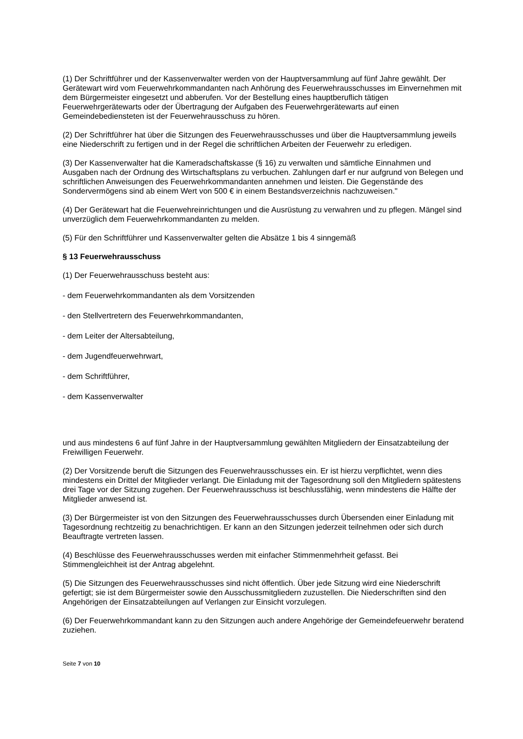(1) Der Schriftführer und der Kassenverwalter werden von der Hauptversammlung auf fünf Jahre gewählt. Der Gerätewart wird vom Feuerwehrkommandanten nach Anhörung des Feuerwehrausschusses im Einvernehmen mit dem Bürgermeister eingesetzt und abberufen. Vor der Bestellung eines hauptberuflich tätigen Feuerwehrgerätewarts oder der Übertragung der Aufgaben des Feuerwehrgerätewarts auf einen Gemeindebediensteten ist der Feuerwehrausschuss zu hören.
(2) Der Schriftführer hat über die Sitzungen des Feuerwehrausschusses und über die Hauptversammlung jeweils eine Niederschrift zu fertigen und in der Regel die schriftlichen Arbeiten der Feuerwehr zu erledigen.
(3) Der Kassenverwalter hat die Kameradschaftskasse (§ 16) zu verwalten und sämtliche Einnahmen und Ausgaben nach der Ordnung des Wirtschaftsplans zu verbuchen. Zahlungen darf er nur aufgrund von Belegen und schriftlichen Anweisungen des Feuerwehrkommandanten annehmen und leisten. Die Gegenstände des Sondervermögens sind ab einem Wert von 500 € in einem Bestandsverzeichnis nachzuweisen."
(4) Der Gerätewart hat die Feuerwehreinrichtungen und die Ausrüstung zu verwahren und zu pflegen. Mängel sind unverzüglich dem Feuerwehrkommandanten zu melden.
(5) Für den Schriftführer und Kassenverwalter gelten die Absätze 1 bis 4 sinngemäß
§ 13 Feuerwehrausschuss
(1) Der Feuerwehrausschuss besteht aus:
- dem Feuerwehrkommandanten als dem Vorsitzenden
- den Stellvertretern des Feuerwehrkommandanten,
- dem Leiter der Altersabteilung,
- dem Jugendfeuerwehrwart,
- dem Schriftführer,
- dem Kassenverwalter
und aus mindestens 6 auf fünf Jahre in der Hauptversammlung gewählten Mitgliedern der Einsatzabteilung der Freiwilligen Feuerwehr.
(2) Der Vorsitzende beruft die Sitzungen des Feuerwehrausschusses ein. Er ist hierzu verpflichtet, wenn dies mindestens ein Drittel der Mitglieder verlangt. Die Einladung mit der Tagesordnung soll den Mitgliedern spätestens drei Tage vor der Sitzung zugehen. Der Feuerwehrausschuss ist beschlussfähig, wenn mindestens die Hälfte der Mitglieder anwesend ist.
(3) Der Bürgermeister ist von den Sitzungen des Feuerwehrausschusses durch Übersenden einer Einladung mit Tagesordnung rechtzeitig zu benachrichtigen. Er kann an den Sitzungen jederzeit teilnehmen oder sich durch Beauftragte vertreten lassen.
(4) Beschlüsse des Feuerwehrausschusses werden mit einfacher Stimmenmehrheit gefasst. Bei Stimmengleichheit ist der Antrag abgelehnt.
(5) Die Sitzungen des Feuerwehrausschusses sind nicht öffentlich. Über jede Sitzung wird eine Niederschrift gefertigt; sie ist dem Bürgermeister sowie den Ausschussmitgliedern zuzustellen. Die Niederschriften sind den Angehörigen der Einsatzabteilungen auf Verlangen zur Einsicht vorzulegen.
(6) Der Feuerwehrkommandant kann zu den Sitzungen auch andere Angehörige der Gemeindefeuerwehr beratend zuziehen.
Seite 7 von 10